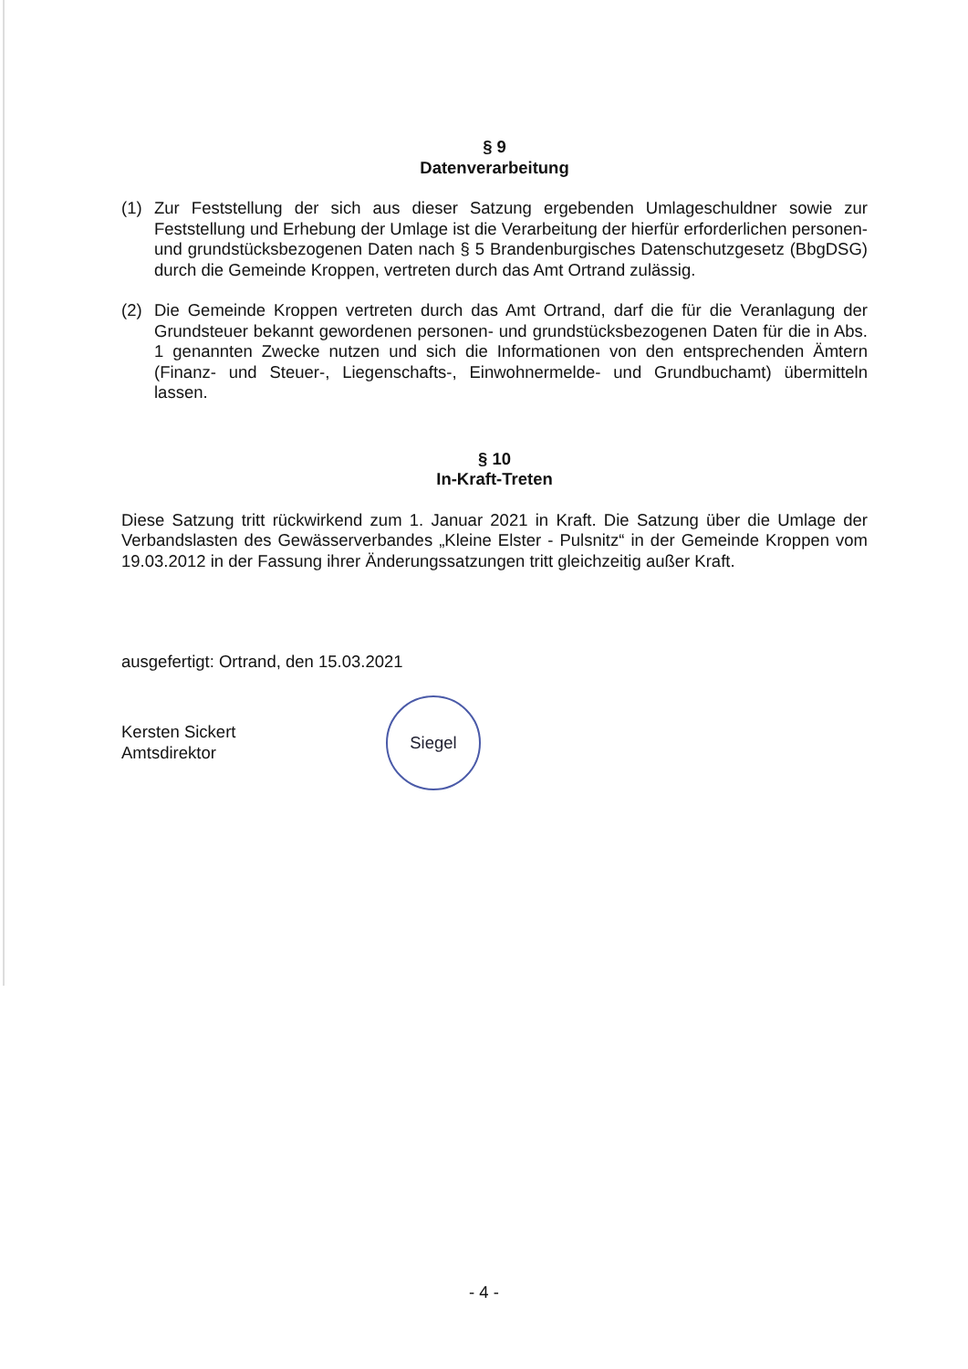§ 9
Datenverarbeitung
(1) Zur Feststellung der sich aus dieser Satzung ergebenden Umlageschuldner sowie zur Feststellung und Erhebung der Umlage ist die Verarbeitung der hierfür erforderlichen personen- und grundstücksbezogenen Daten nach § 5 Brandenburgisches Datenschutzgesetz (BbgDSG) durch die Gemeinde Kroppen, vertreten durch das Amt Ortrand zulässig.
(2) Die Gemeinde Kroppen vertreten durch das Amt Ortrand, darf die für die Veranlagung der Grundsteuer bekannt gewordenen personen- und grundstücksbezogenen Daten für die in Abs. 1 genannten Zwecke nutzen und sich die Informationen von den entsprechenden Ämtern (Finanz- und Steuer-, Liegenschafts-, Einwohnermelde- und Grundbuchamt) übermitteln lassen.
§ 10
In-Kraft-Treten
Diese Satzung tritt rückwirkend zum 1. Januar 2021 in Kraft. Die Satzung über die Umlage der Verbandslasten des Gewässerverbandes „Kleine Elster - Pulsnitz“ in der Gemeinde Kroppen vom 19.03.2012 in der Fassung ihrer Änderungssatzungen tritt gleichzeitig außer Kraft.
ausgefertigt: Ortrand, den 15.03.2021
Kersten Sickert
Amtsdirektor
Siegel
- 4 -